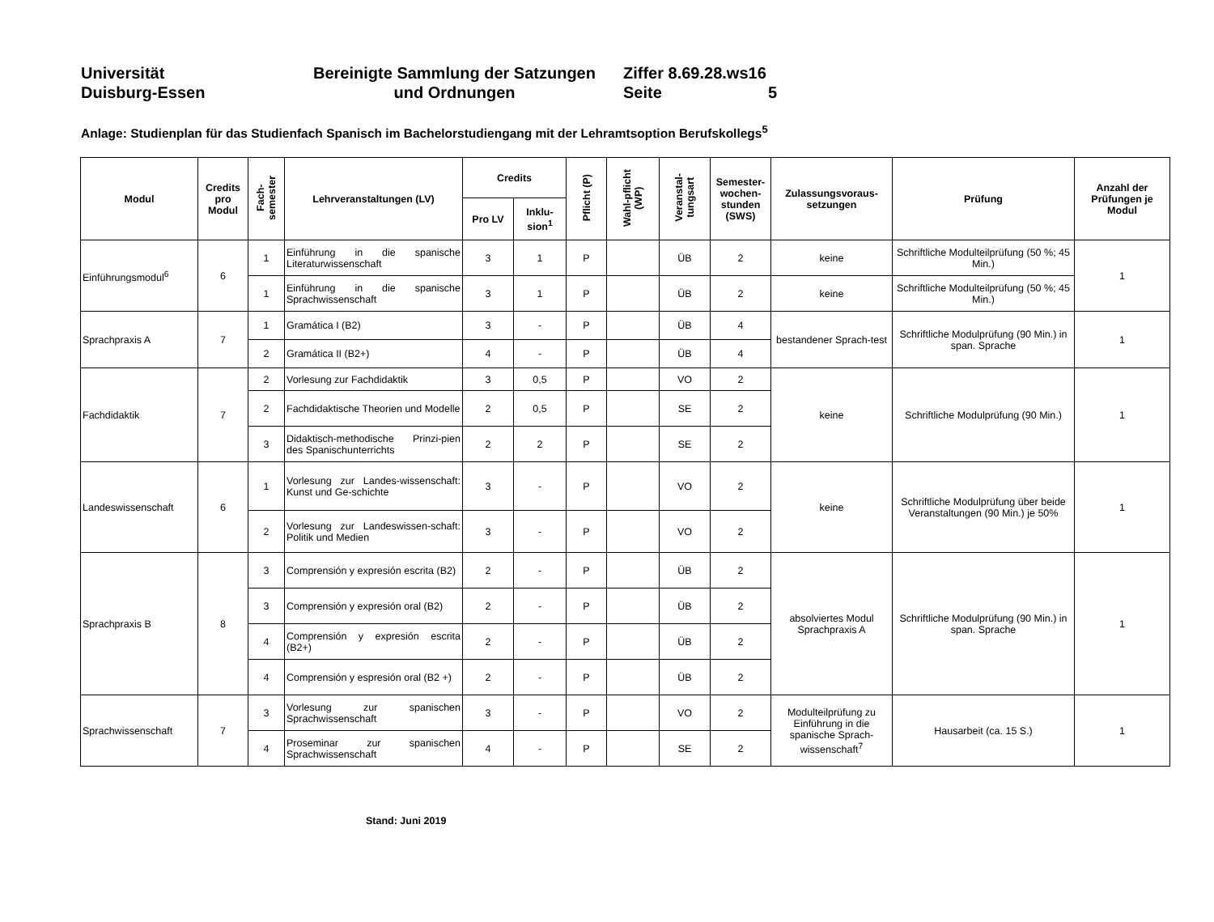Universität
Duisburg-Essen
Bereinigte Sammlung der Satzungen
und Ordnungen
Ziffer 8.69.28.ws16
Seite 5
Anlage: Studienplan für das Studienfach Spanisch im Bachelorstudiengang mit der Lehramtsoption Berufskollegs<sup>5</sup>
| Modul | Credits pro Modul | Fach- semester | Lehrveranstaltungen (LV) | Credits | | Pflicht (P) | Wahl-pflicht (WP) | Veranstal- tungsart | Semester-wochen-stunden (SWS) | Zulassungsvoraus-setzungen | Prüfung | Anzahl der Prüfungen je Modul |
| --- | --- | --- | --- | --- | --- | --- | --- | --- | --- | --- | --- | --- |
| | | | | Pro LV | Inklu-sion<sup>1</sup> | | | | | | | |
| Einführungsmodul<sup>6</sup> | 6 | 1 | Einführung in die spanische Literaturwissenschaft | 3 | 1 | P | | ÜB | 2 | keine | Schriftliche Modulteilprüfung (50 %; 45 Min.) | 1 |
| | | 1 | Einführung in die spanische Sprachwissenschaft | 3 | 1 | P | | ÜB | 2 | keine | Schriftliche Modulteilprüfung (50 %; 45 Min.) | |
| Sprachpraxis A | 7 | 1 | Gramática I (B2) | 3 | - | P | | ÜB | 4 | bestandener Sprach-test | Schriftliche Modulprüfung (90 Min.) in span. Sprache | 1 |
| | | 2 | Gramática II (B2+) | 4 | - | P | | ÜB | 4 | | | |
| Fachdidaktik | 7 | 2 | Vorlesung zur Fachdidaktik | 3 | 0,5 | P | | VO | 2 | keine | Schriftliche Modulprüfung (90 Min.) | 1 |
| | | 2 | Fachdidaktische Theorien und Modelle | 2 | 0,5 | P | | SE | 2 | | | |
| | | 3 | Didaktisch-methodische Prinzi-pien des Spanischunterrichts | 2 | 2 | P | | SE | 2 | | | |
| Landeswissenschaft | 6 | 1 | Vorlesung zur Landes-wissenschaft: Kunst und Ge-schichte | 3 | - | P | | VO | 2 | keine | Schriftliche Modulprüfung über beide Veranstaltungen (90 Min.) je 50% | 1 |
| | | 2 | Vorlesung zur Landeswissen-schaft: Politik und Medien | 3 | - | P | | VO | 2 | | | |
| Sprachpraxis B | 8 | 3 | Comprensión y expresión escrita (B2) | 2 | - | P | | ÜB | 2 | absolviertes Modul Sprachpraxis A | Schriftliche Modulprüfung (90 Min.) in span. Sprache | 1 |
| | | 3 | Comprensión y expresión oral (B2) | 2 | - | P | | ÜB | 2 | | | |
| | | 4 | Comprensión y expresión escrita (B2+) | 2 | - | P | | ÜB | 2 | | | |
| | | 4 | Comprensión y espresión oral (B2 +) | 2 | - | P | | ÜB | 2 | | | |
| Sprachwissenschaft | 7 | 3 | Vorlesung zur spanischen Sprachwissenschaft | 3 | - | P | | VO | 2 | Modulteilprüfung zu Einführung in die spanische Sprach-wissenschaft<sup>7</sup> | Hausarbeit (ca. 15 S.) | 1 |
| | | 4 | Proseminar zur spanischen Sprachwissenschaft | 4 | - | P | | SE | 2 | | | |
Stand: Juni 2019